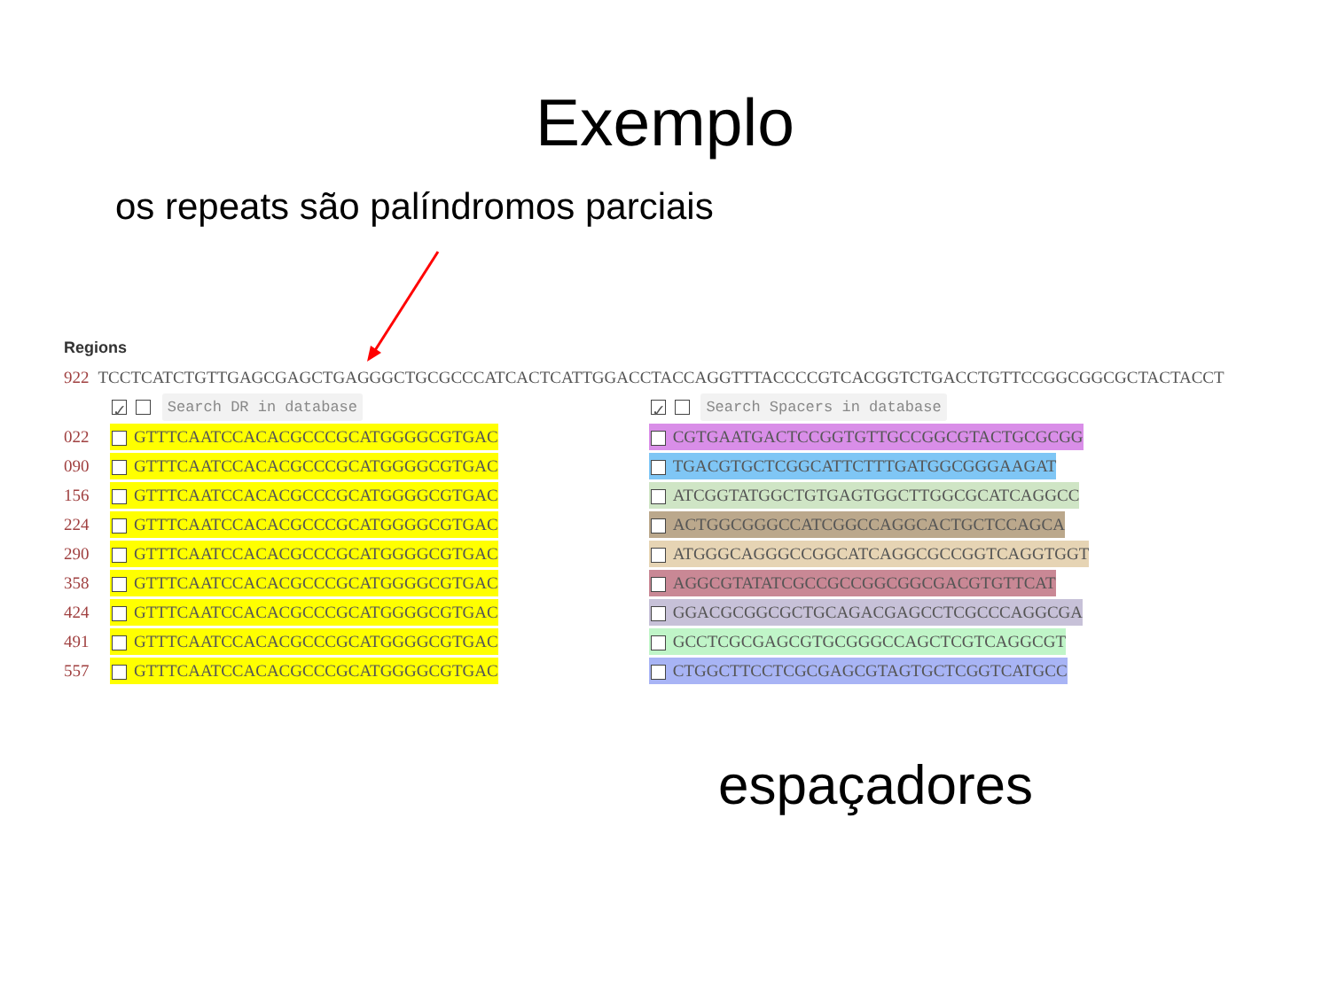Exemplo
os repeats são palíndromos parciais
Regions
922 TCCTCATCTGTTGAGCGAGCTGAGGGCTGCGCCCATCACTCATTGGACCTACCAGGTTTACCCCGTCACGGTCTGACCTGTTCCGGCGGCGCTACTACCT
| | ✓ Search DR in database | | ✓ Search Spacers in database |
| 022 | GTTTCAATCCACACGCCCGCATGGGGCGTGAC | | CGTGAATGACTCCGGTGTTGCCGGCGTACTGCGCGG |
| 090 | GTTTCAATCCACACGCCCGCATGGGGCGTGAC | | TGACGTGCTCGGCATTCTTTGATGGCGGGAAGAT |
| 156 | GTTTCAATCCACACGCCCGCATGGGGCGTGAC | | ATCGGTATGGCTGTGAGTGGCTTGGCGCATCAGGCC |
| 224 | GTTTCAATCCACACGCCCGCATGGGGCGTGAC | | ACTGGCGGGCCATCGGCCAGGCACTGCTCCAGCA |
| 290 | GTTTCAATCCACACGCCCGCATGGGGCGTGAC | | ATGGGCAGGGCCGGCATCAGGCGCCGGTCAGGTGGT |
| 358 | GTTTCAATCCACACGCCCGCATGGGGCGTGAC | | AGGCGTATATCGCCGCCGGCGGCGACGTGTTCAT |
| 424 | GTTTCAATCCACACGCCCGCATGGGGCGTGAC | | GGACGCGGCGCTGCAGACGAGCCTCGCCCAGGCGA |
| 491 | GTTTCAATCCACACGCCCGCATGGGGCGTGAC | | GCCTCGCGAGCGTGCGGGCCAGCTCGTCAGGCGT |
| 557 | GTTTCAATCCACACGCCCGCATGGGGCGTGAC | | CTGGCTTCCTCGCGAGCGTAGTGCTCGGTCATGCC |
espaçadores